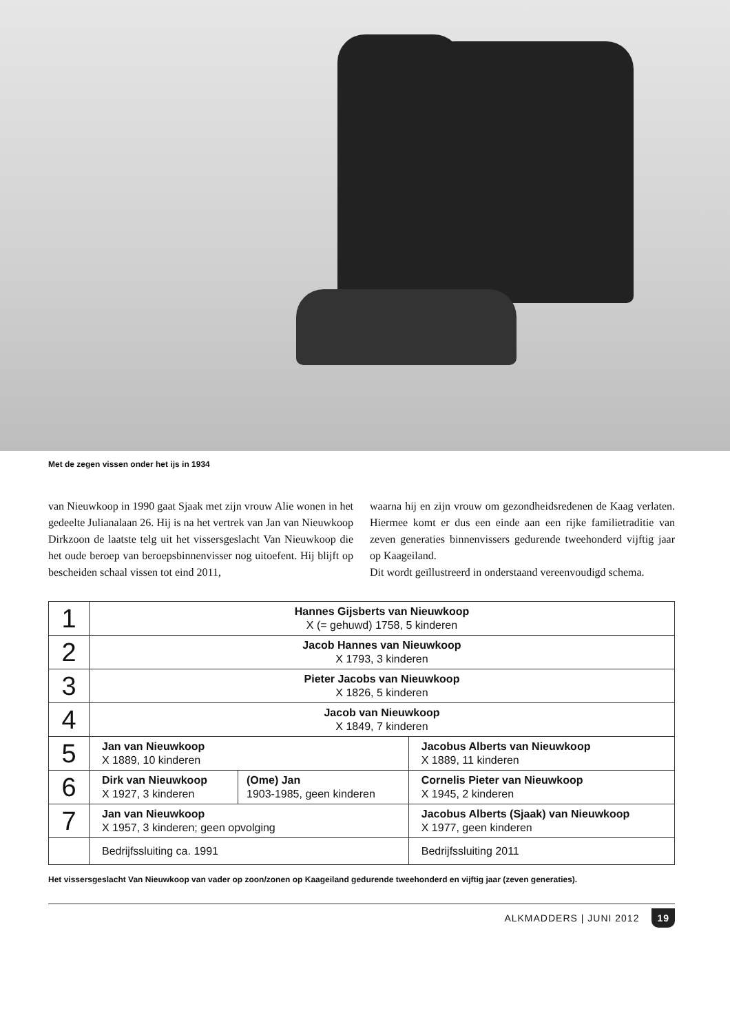Met de zegen vissen onder het ijs in 1934
van Nieuwkoop in 1990 gaat Sjaak met zijn vrouw Alie wonen in het gedeelte Julianalaan 26. Hij is na het vertrek van Jan van Nieuwkoop Dirkzoon de laatste telg uit het vissersgeslacht Van Nieuwkoop die het oude beroep van beroepsbinnenvisser nog uitoefent. Hij blijft op bescheiden schaal vissen tot eind 2011,
waarna hij en zijn vrouw om gezondheidsredenen de Kaag verlaten. Hiermee komt er dus een einde aan een rijke familietraditie van zeven generaties binnenvissers gedurende tweehonderd vijftig jaar op Kaageiland.
Dit wordt geïllustreerd in onderstaand vereenvoudigd schema.
| 1 | Hannes Gijsberts van Nieuwkoop X (= gehuwd) 1758, 5 kinderen | | |
| 2 | Jacob Hannes van Nieuwkoop X 1793, 3 kinderen | | |
| 3 | Pieter Jacobs van Nieuwkoop X 1826, 5 kinderen | | |
| 4 | Jacob van Nieuwkoop X 1849, 7 kinderen | | |
| 5 | Jan van Nieuwkoop X 1889, 10 kinderen | | Jacobus Alberts van Nieuwkoop X 1889, 11 kinderen |
| 6 | Dirk van Nieuwkoop X 1927, 3 kinderen | (Ome) Jan 1903-1985, geen kinderen | Cornelis Pieter van Nieuwkoop X 1945, 2 kinderen |
| 7 | Jan van Nieuwkoop X 1957, 3 kinderen; geen opvolging | | Jacobus Alberts (Sjaak) van Nieuwkoop X 1977, geen kinderen |
| | Bedrijfssluiting ca. 1991 | | Bedrijfssluiting 2011 |
Het vissersgeslacht Van Nieuwkoop van vader op zoon/zonen op Kaageiland gedurende tweehonderd en vijftig jaar (zeven generaties).
ALKMADDERS | JUNI 2012 19